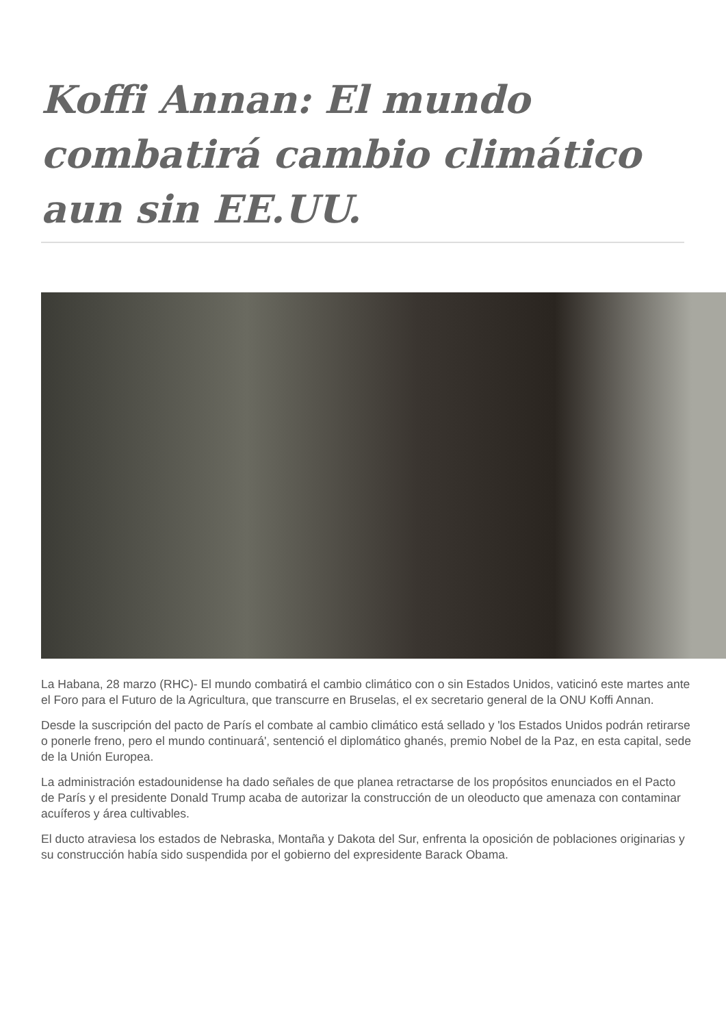Koffi Annan: El mundo combatirá cambio climático aun sin EE.UU.
La Habana, 28 marzo (RHC)- El mundo combatirá el cambio climático con o sin Estados Unidos, vaticinó este martes ante el Foro para el Futuro de la Agricultura, que transcurre en Bruselas, el ex secretario general de la ONU Koffi Annan.
Desde la suscripción del pacto de París el combate al cambio climático está sellado y 'los Estados Unidos podrán retirarse o ponerle freno, pero el mundo continuará', sentenció el diplomático ghanés, premio Nobel de la Paz, en esta capital, sede de la Unión Europea.
La administración estadounidense ha dado señales de que planea retractarse de los propósitos enunciados en el Pacto de París y el presidente Donald Trump acaba de autorizar la construcción de un oleoducto que amenaza con contaminar acuíferos y área cultivables.
El ducto atraviesa los estados de Nebraska, Montaña y Dakota del Sur, enfrenta la oposición de poblaciones originarias y su construcción había sido suspendida por el gobierno del expresidente Barack Obama.